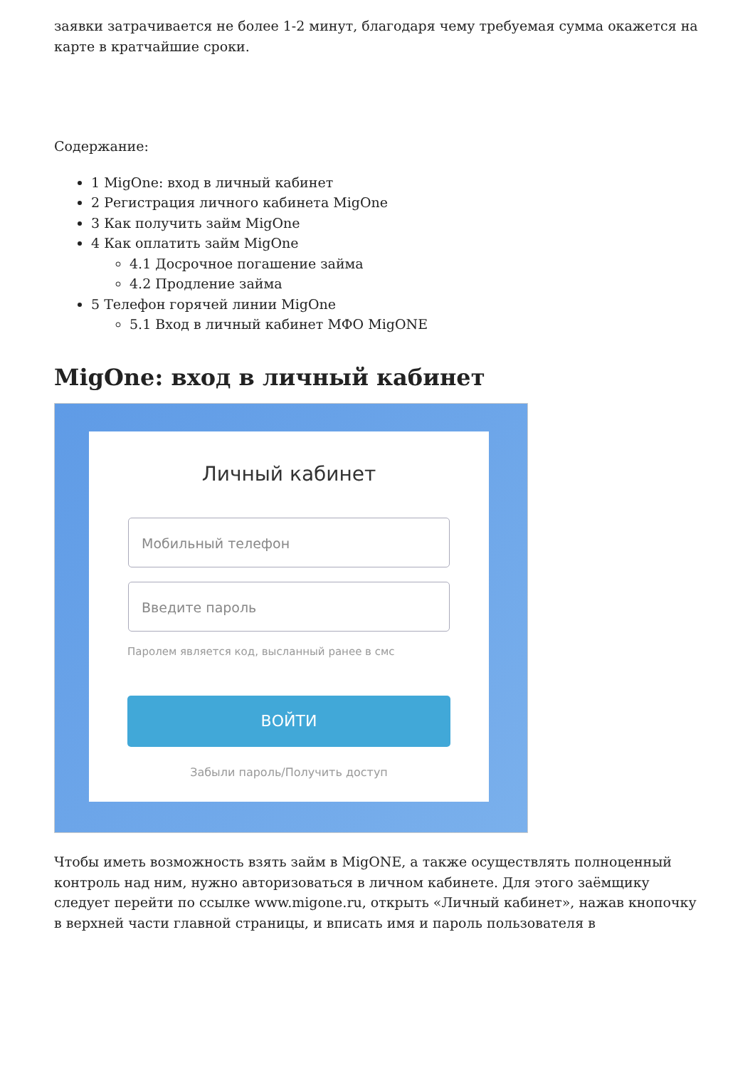заявки затрачивается не более 1-2 минут, благодаря чему требуемая сумма окажется на карте в кратчайшие сроки.
Содержание:
1 MigOne: вход в личный кабинет
2 Регистрация личного кабинета MigOne
3 Как получить займ MigOne
4 Как оплатить займ MigOne
4.1 Досрочное погашение займа
4.2 Продление займа
5 Телефон горячей линии MigOne
5.1 Вход в личный кабинет МФО MigONE
MigOne: вход в личный кабинет
Личный кабинет
Мобильный телефон
Введите пароль
Паролем является код, высланный ранее в смс
ВОЙТИ
Забыли пароль/Получить доступ
Чтобы иметь возможность взять займ в MigONE, а также осуществлять полноценный контроль над ним, нужно авторизоваться в личном кабинете. Для этого заёмщику следует перейти по ссылке www.migone.ru, открыть «Личный кабинет», нажав кнопочку в верхней части главной страницы, и вписать имя и пароль пользователя в